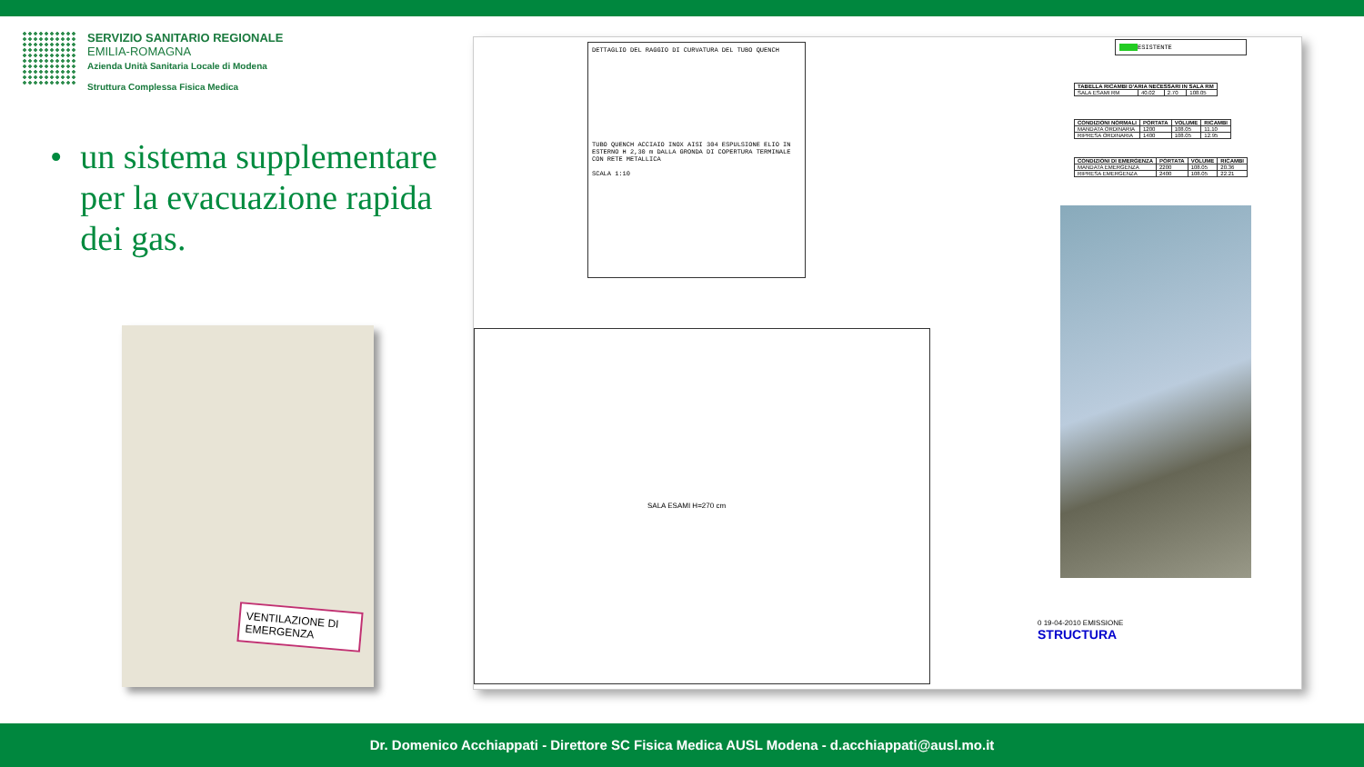SERVIZIO SANITARIO REGIONALE
EMILIA-ROMAGNA
Azienda Unità Sanitaria Locale di Modena
Struttura Complessa Fisica Medica
• un sistema supplementare per la evacuazione rapida dei gas.
VENTILAZIONE DI EMERGENZA
DETTAGLIO DEL RAGGIO DI CURVATURA DEL TUBO QUENCH
TUBO QUENCH ACCIAIO INOX AISI 304 ESPULSIONE ELIO IN ESTERNO H 2,30 m DALLA GRONDA DI COPERTURA TERMINALE CON RETE METALLICA
SCALA 1:10
ESISTENTE
| TABELLA RICAMBI D'ARIA NECESSARI IN SALA RM | | | |
| --- | --- | --- | --- |
| SALA ESAMI RM | 40.02 | 2.70 | 108.05 |
| CONDIZIONI NORMALI | PORTATA | VOLUME | RICAMBI |
| --- | --- | --- | --- |
| MANDATA ORDINARIA | 1200 | 108.05 | 11.10 |
| RIPRESA ORDINARIA | 1400 | 108.05 | 12.95 |
| CONDIZIONI DI EMERGENZA | PORTATA | VOLUME | RICAMBI |
| --- | --- | --- | --- |
| MANDATA EMERGENZA | 2200 | 108.05 | 20.36 |
| RIPRESA EMERGENZA | 2400 | 108.05 | 22.21 |
SALA ESAMI H=270 cm
0 19-04-2010 EMISSIONE
STRUCTURA
Dr. Domenico Acchiappati - Direttore SC Fisica Medica AUSL Modena - d.acchiappati@ausl.mo.it